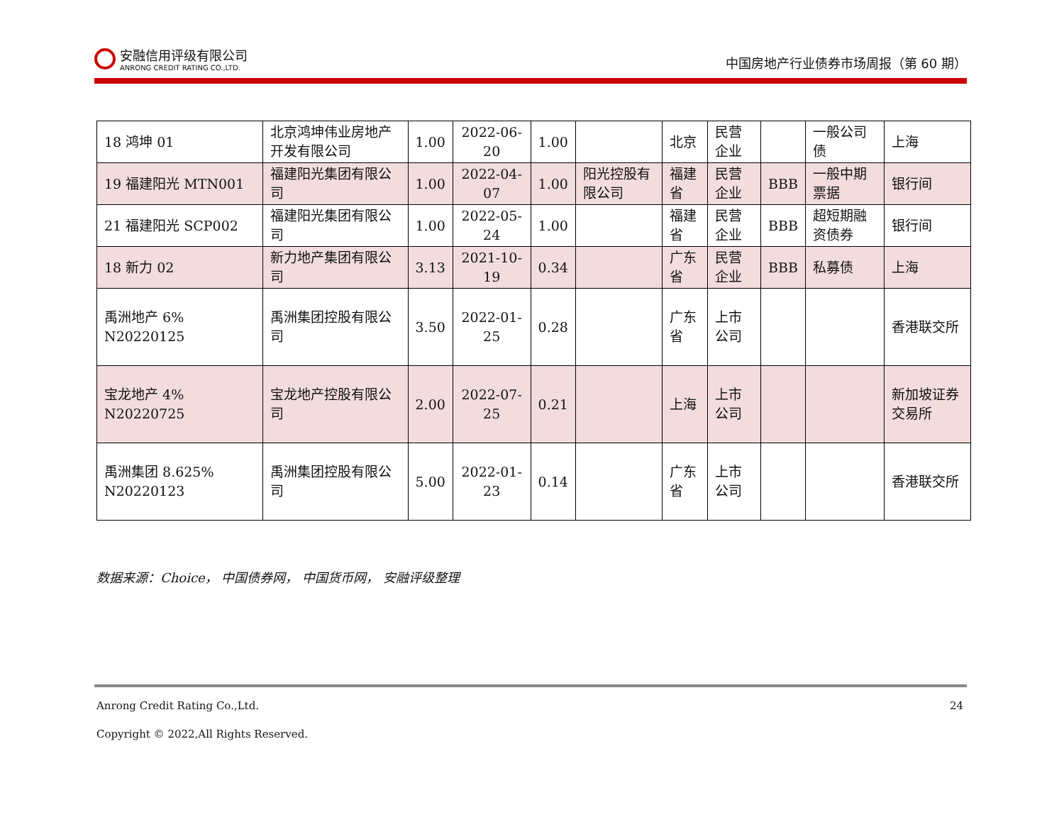安融信用评级有限公司
ANRONG CREDIT RATING CO.,LTD.
中国房地产行业债券市场周报（第 60 期）
| 18 鸿坤 01 | 北京鸿坤伟业房地产开发有限公司 | 1.00 | 2022-06-20 | 1.00 | | 北京 | 民营企业 | | 一般公司债 | 上海 |
| 19 福建阳光 MTN001 | 福建阳光集团有限公司 | 1.00 | 2022-04-07 | 1.00 | 阳光控股有限公司 | 福建省 | 民营企业 | BBB | 一般中期票据 | 银行间 |
| 21 福建阳光 SCP002 | 福建阳光集团有限公司 | 1.00 | 2022-05-24 | 1.00 | | 福建省 | 民营企业 | BBB | 超短期融资债券 | 银行间 |
| 18 新力 02 | 新力地产集团有限公司 | 3.13 | 2021-10-19 | 0.34 | | 广东省 | 民营企业 | BBB | 私募债 | 上海 |
| 禹洲地产 6% N20220125 | 禹洲集团控股有限公司 | 3.50 | 2022-01-25 | 0.28 | | 广东省 | 上市公司 | | | 香港联交所 |
| 宝龙地产 4% N20220725 | 宝龙地产控股有限公司 | 2.00 | 2022-07-25 | 0.21 | | 上海 | 上市公司 | | | 新加坡证券交易所 |
| 禹洲集团 8.625% N20220123 | 禹洲集团控股有限公司 | 5.00 | 2022-01-23 | 0.14 | | 广东省 | 上市公司 | | | 香港联交所 |
数据来源：Choice， 中国债券网， 中国货币网， 安融评级整理
24 Anrong Credit Rating Co.,Ltd.
Copyright © 2022,All Rights Reserved.